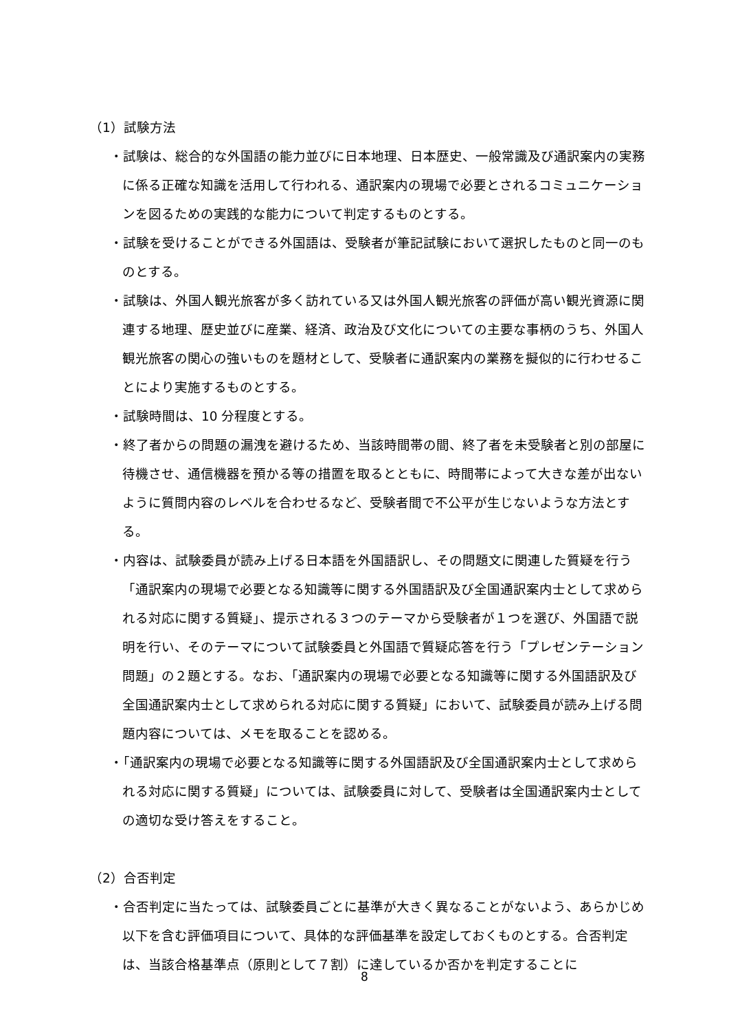（1）試験方法
・試験は、総合的な外国語の能力並びに日本地理、日本歴史、一般常識及び通訳案内の実務に係る正確な知識を活用して行われる、通訳案内の現場で必要とされるコミュニケーションを図るための実践的な能力について判定するものとする。
・試験を受けることができる外国語は、受験者が筆記試験において選択したものと同一のものとする。
・試験は、外国人観光旅客が多く訪れている又は外国人観光旅客の評価が高い観光資源に関連する地理、歴史並びに産業、経済、政治及び文化についての主要な事柄のうち、外国人観光旅客の関心の強いものを題材として、受験者に通訳案内の業務を擬似的に行わせることにより実施するものとする。
・試験時間は、10 分程度とする。
・終了者からの問題の漏洩を避けるため、当該時間帯の間、終了者を未受験者と別の部屋に待機させ、通信機器を預かる等の措置を取るとともに、時間帯によって大きな差が出ないように質問内容のレベルを合わせるなど、受験者間で不公平が生じないような方法とする。
・内容は、試験委員が読み上げる日本語を外国語訳し、その問題文に関連した質疑を行う「通訳案内の現場で必要となる知識等に関する外国語訳及び全国通訳案内士として求められる対応に関する質疑」、提示される３つのテーマから受験者が１つを選び、外国語で説明を行い、そのテーマについて試験委員と外国語で質疑応答を行う「プレゼンテーション問題」の２題とする。なお、「通訳案内の現場で必要となる知識等に関する外国語訳及び全国通訳案内士として求められる対応に関する質疑」において、試験委員が読み上げる問題内容については、メモを取ることを認める。
・「通訳案内の現場で必要となる知識等に関する外国語訳及び全国通訳案内士として求められる対応に関する質疑」については、試験委員に対して、受験者は全国通訳案内士としての適切な受け答えをすること。
（2）合否判定
・合否判定に当たっては、試験委員ごとに基準が大きく異なることがないよう、あらかじめ以下を含む評価項目について、具体的な評価基準を設定しておくものとする。合否判定は、当該合格基準点（原則として７割）に達しているか否かを判定することに
8